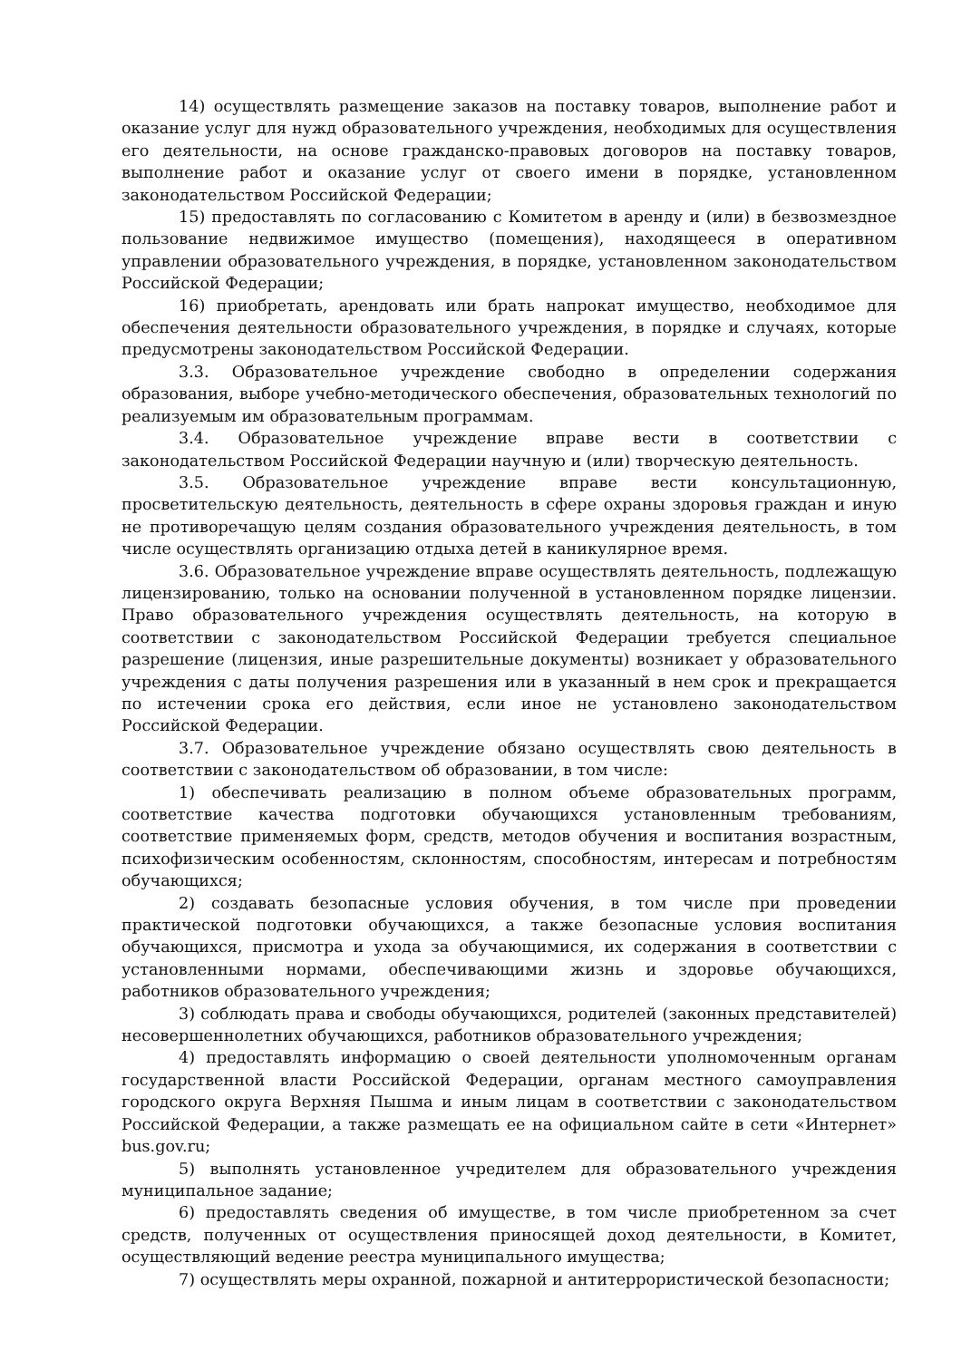14) осуществлять размещение заказов на поставку товаров, выполнение работ и оказание услуг для нужд образовательного учреждения, необходимых для осуществления его деятельности, на основе гражданско-правовых договоров на поставку товаров, выполнение работ и оказание услуг от своего имени в порядке, установленном законодательством Российской Федерации;
15) предоставлять по согласованию с Комитетом в аренду и (или) в безвозмездное пользование недвижимое имущество (помещения), находящееся в оперативном управлении образовательного учреждения, в порядке, установленном законодательством Российской Федерации;
16) приобретать, арендовать или брать напрокат имущество, необходимое для обеспечения деятельности образовательного учреждения, в порядке и случаях, которые предусмотрены законодательством Российской Федерации.
3.3. Образовательное учреждение свободно в определении содержания образования, выборе учебно-методического обеспечения, образовательных технологий по реализуемым им образовательным программам.
3.4. Образовательное учреждение вправе вести в соответствии с законодательством Российской Федерации научную и (или) творческую деятельность.
3.5. Образовательное учреждение вправе вести консультационную, просветительскую деятельность, деятельность в сфере охраны здоровья граждан и иную не противоречащую целям создания образовательного учреждения деятельность, в том числе осуществлять организацию отдыха детей в каникулярное время.
3.6. Образовательное учреждение вправе осуществлять деятельность, подлежащую лицензированию, только на основании полученной в установленном порядке лицензии. Право образовательного учреждения осуществлять деятельность, на которую в соответствии с законодательством Российской Федерации требуется специальное разрешение (лицензия, иные разрешительные документы) возникает у образовательного учреждения с даты получения разрешения или в указанный в нем срок и прекращается по истечении срока его действия, если иное не установлено законодательством Российской Федерации.
3.7. Образовательное учреждение обязано осуществлять свою деятельность в соответствии с законодательством об образовании, в том числе:
1) обеспечивать реализацию в полном объеме образовательных программ, соответствие качества подготовки обучающихся установленным требованиям, соответствие применяемых форм, средств, методов обучения и воспитания возрастным, психофизическим особенностям, склонностям, способностям, интересам и потребностям обучающихся;
2) создавать безопасные условия обучения, в том числе при проведении практической подготовки обучающихся, а также безопасные условия воспитания обучающихся, присмотра и ухода за обучающимися, их содержания в соответствии с установленными нормами, обеспечивающими жизнь и здоровье обучающихся, работников образовательного учреждения;
3) соблюдать права и свободы обучающихся, родителей (законных представителей) несовершеннолетних обучающихся, работников образовательного учреждения;
4) предоставлять информацию о своей деятельности уполномоченным органам государственной власти Российской Федерации, органам местного самоуправления городского округа Верхняя Пышма и иным лицам в соответствии с законодательством Российской Федерации, а также размещать ее на официальном сайте в сети «Интернет» bus.gov.ru;
5) выполнять установленное учредителем для образовательного учреждения муниципальное задание;
6) предоставлять сведения об имуществе, в том числе приобретенном за счет средств, полученных от осуществления приносящей доход деятельности, в Комитет, осуществляющий ведение реестра муниципального имущества;
7) осуществлять меры охранной, пожарной и антитеррористической безопасности;